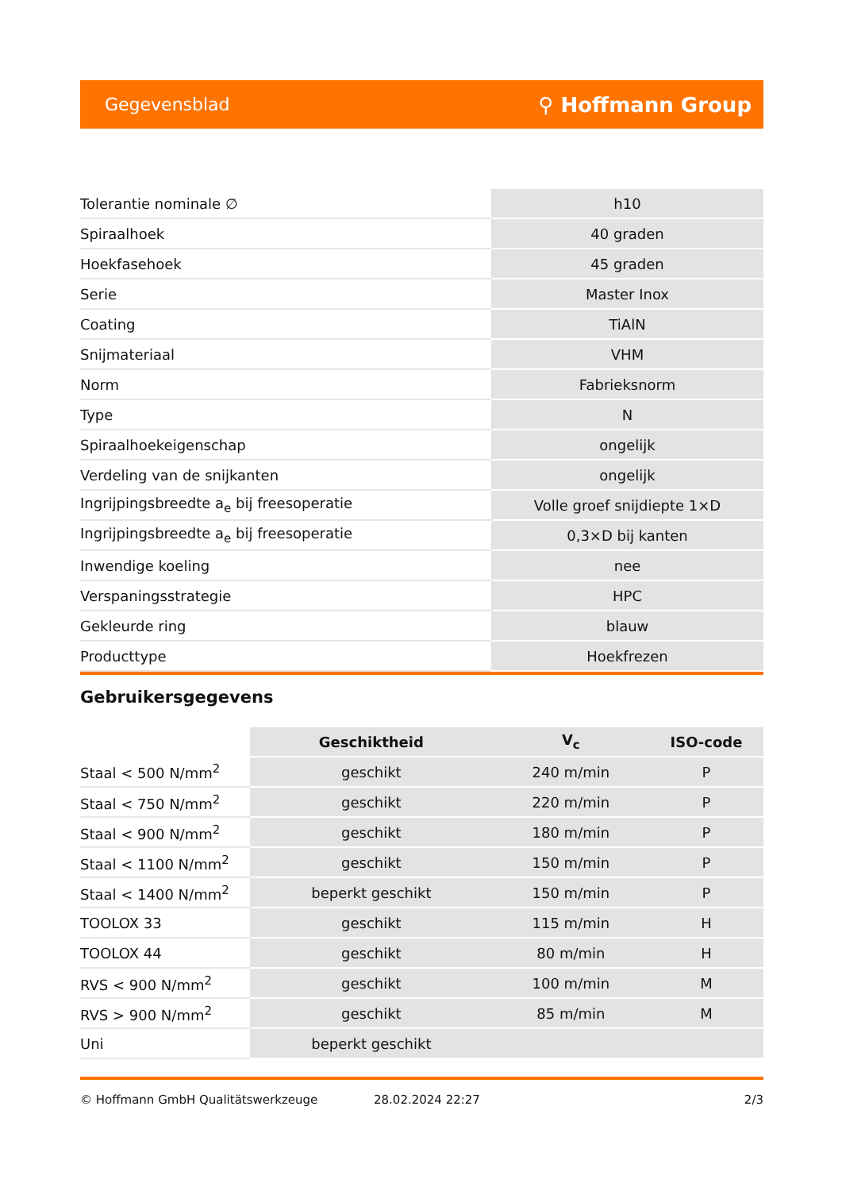Gegevensblad ⚲ Hoffmann Group
| Tolerantie nominale ∅ | h10 |
| Spiraalhoek | 40 graden |
| Hoekfasehoek | 45 graden |
| Serie | Master Inox |
| Coating | TiAlN |
| Snijmateriaal | VHM |
| Norm | Fabrieksnorm |
| Type | N |
| Spiraalhoekeigenschap | ongelijk |
| Verdeling van de snijkanten | ongelijk |
| Ingrijpingsbreedte a<sub>e</sub> bij freesoperatie | Volle groef snijdiepte 1×D |
| Ingrijpingsbreedte a<sub>e</sub> bij freesoperatie | 0,3×D bij kanten |
| Inwendige koeling | nee |
| Verspaningsstrategie | HPC |
| Gekleurde ring | blauw |
| Producttype | Hoekfrezen |
Gebruikersgegevens
| | Geschiktheid | V<sub>c</sub> | ISO-code |
| --- | --- | --- | --- |
| Staal < 500 N/mm<sup>2</sup> | geschikt | 240 m/min | P |
| Staal < 750 N/mm<sup>2</sup> | geschikt | 220 m/min | P |
| Staal < 900 N/mm<sup>2</sup> | geschikt | 180 m/min | P |
| Staal < 1100 N/mm<sup>2</sup> | geschikt | 150 m/min | P |
| Staal < 1400 N/mm<sup>2</sup> | beperkt geschikt | 150 m/min | P |
| TOOLOX 33 | geschikt | 115 m/min | H |
| TOOLOX 44 | geschikt | 80 m/min | H |
| RVS < 900 N/mm<sup>2</sup> | geschikt | 100 m/min | M |
| RVS > 900 N/mm<sup>2</sup> | geschikt | 85 m/min | M |
| Uni | beperkt geschikt | | |
© Hoffmann GmbH Qualitätswerkzeuge 28.02.2024 22:27 2/3